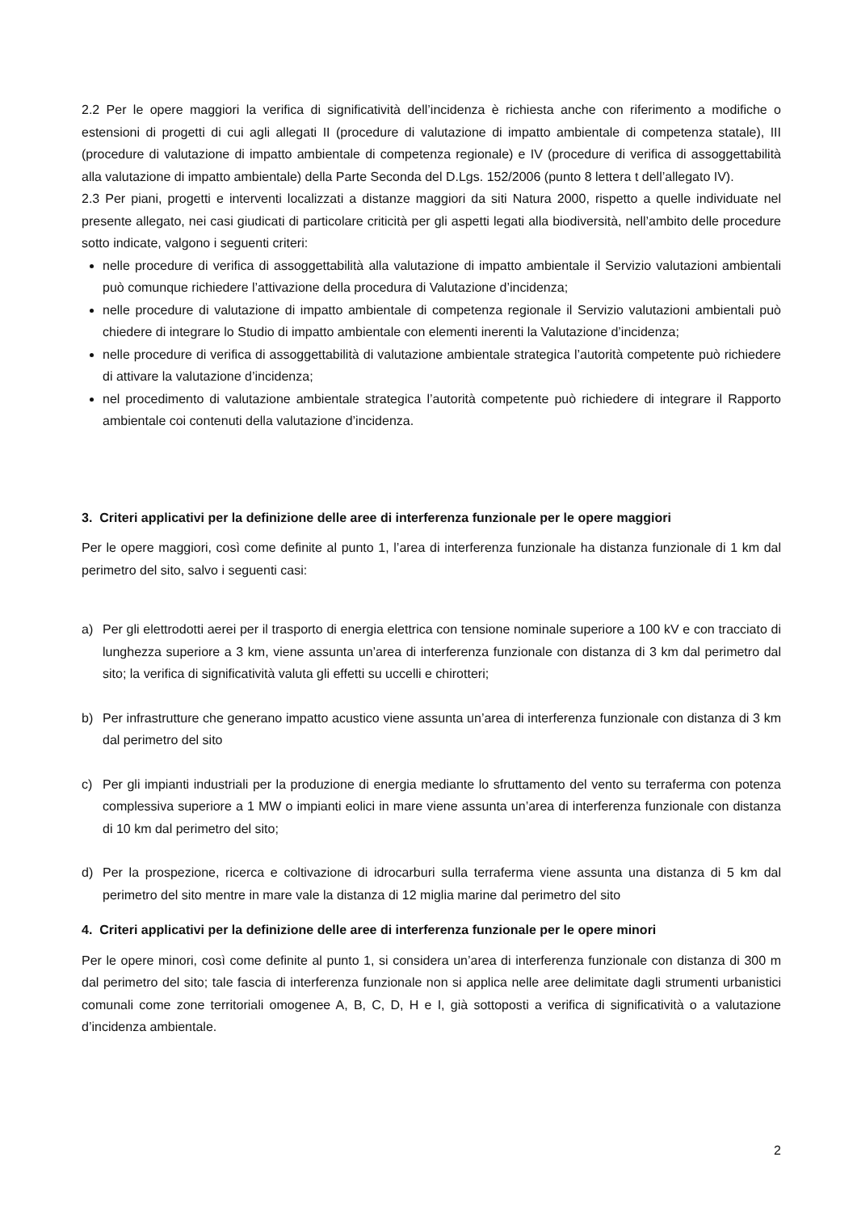2.2 Per le opere maggiori la verifica di significatività dell’incidenza è richiesta anche con riferimento a modifiche o estensioni di progetti di cui agli allegati II (procedure di valutazione di impatto ambientale di competenza statale), III (procedure di valutazione di impatto ambientale di competenza regionale) e IV (procedure di verifica di assoggettabilità alla valutazione di impatto ambientale) della Parte Seconda del D.Lgs. 152/2006 (punto 8 lettera t dell’allegato IV).
2.3 Per piani, progetti e interventi localizzati a distanze maggiori da siti Natura 2000, rispetto a quelle individuate nel presente allegato, nei casi giudicati di particolare criticità per gli aspetti legati alla biodiversità, nell’ambito delle procedure sotto indicate, valgono i seguenti criteri:
nelle procedure di verifica di assoggettabilità alla valutazione di impatto ambientale il Servizio valutazioni ambientali può comunque richiedere l’attivazione della procedura di Valutazione d’incidenza;
nelle procedure di valutazione di impatto ambientale di competenza regionale il Servizio valutazioni ambientali può chiedere di integrare lo Studio di impatto ambientale con elementi inerenti la Valutazione d’incidenza;
nelle procedure di verifica di assoggettabilità di valutazione ambientale strategica l’autorità competente può richiedere di attivare la valutazione d’incidenza;
nel procedimento di valutazione ambientale strategica l’autorità competente può richiedere di integrare il Rapporto ambientale coi contenuti della valutazione d’incidenza.
3. Criteri applicativi per la definizione delle aree di interferenza funzionale per le opere maggiori
Per le opere maggiori, così come definite al punto 1, l’area di interferenza funzionale ha distanza funzionale di 1 km dal perimetro del sito, salvo i seguenti casi:
a) Per gli elettrodotti aerei per il trasporto di energia elettrica con tensione nominale superiore a 100 kV e con tracciato di lunghezza superiore a 3 km, viene assunta un’area di interferenza funzionale con distanza di 3 km dal perimetro dal sito; la verifica di significatività valuta gli effetti su uccelli e chirotteri;
b) Per infrastrutture che generano impatto acustico viene assunta un’area di interferenza funzionale con distanza di 3 km dal perimetro del sito
c) Per gli impianti industriali per la produzione di energia mediante lo sfruttamento del vento su terraferma con potenza complessiva superiore a 1 MW o impianti eolici in mare viene assunta un’area di interferenza funzionale con distanza di 10 km dal perimetro del sito;
d) Per la prospezione, ricerca e coltivazione di idrocarburi sulla terraferma viene assunta una distanza di 5 km dal perimetro del sito mentre in mare vale la distanza di 12 miglia marine dal perimetro del sito
4. Criteri applicativi per la definizione delle aree di interferenza funzionale per le opere minori
Per le opere minori, così come definite al punto 1, si considera un’area di interferenza funzionale con distanza di 300 m dal perimetro del sito; tale fascia di interferenza funzionale non si applica nelle aree delimitate dagli strumenti urbanistici comunali come zone territoriali omogenee A, B, C, D, H e I, già sottoposti a verifica di significatività o a valutazione d’incidenza ambientale.
2